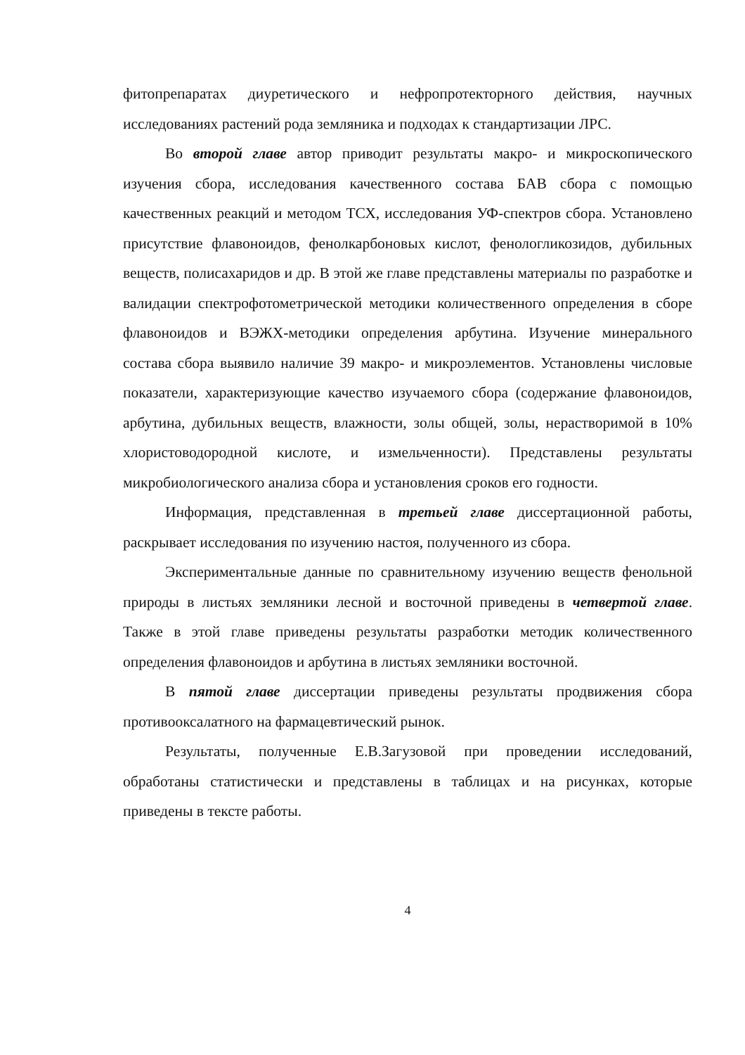фитопрепаратах диуретического и нефропротекторного действия, научных исследованиях растений рода земляника и подходах к стандартизации ЛРС.
Во второй главе автор приводит результаты макро- и микроскопического изучения сбора, исследования качественного состава БАВ сбора с помощью качественных реакций и методом ТСХ, исследования УФ-спектров сбора. Установлено присутствие флавоноидов, фенолкарбоновых кислот, фенологликозидов, дубильных веществ, полисахаридов и др. В этой же главе представлены материалы по разработке и валидации спектрофотометрической методики количественного определения в сборе флавоноидов и ВЭЖХ-методики определения арбутина. Изучение минерального состава сбора выявило наличие 39 макро- и микроэлементов. Установлены числовые показатели, характеризующие качество изучаемого сбора (содержание флавоноидов, арбутина, дубильных веществ, влажности, золы общей, золы, нерастворимой в 10% хлористоводородной кислоте, и измельченности). Представлены результаты микробиологического анализа сбора и установления сроков его годности.
Информация, представленная в третьей главе диссертационной работы, раскрывает исследования по изучению настоя, полученного из сбора.
Экспериментальные данные по сравнительному изучению веществ фенольной природы в листьях земляники лесной и восточной приведены в четвертой главе. Также в этой главе приведены результаты разработки методик количественного определения флавоноидов и арбутина в листьях земляники восточной.
В пятой главе диссертации приведены результаты продвижения сбора противооксалатного на фармацевтический рынок.
Результаты, полученные Е.В.Загузовой при проведении исследований, обработаны статистически и представлены в таблицах и на рисунках, которые приведены в тексте работы.
4